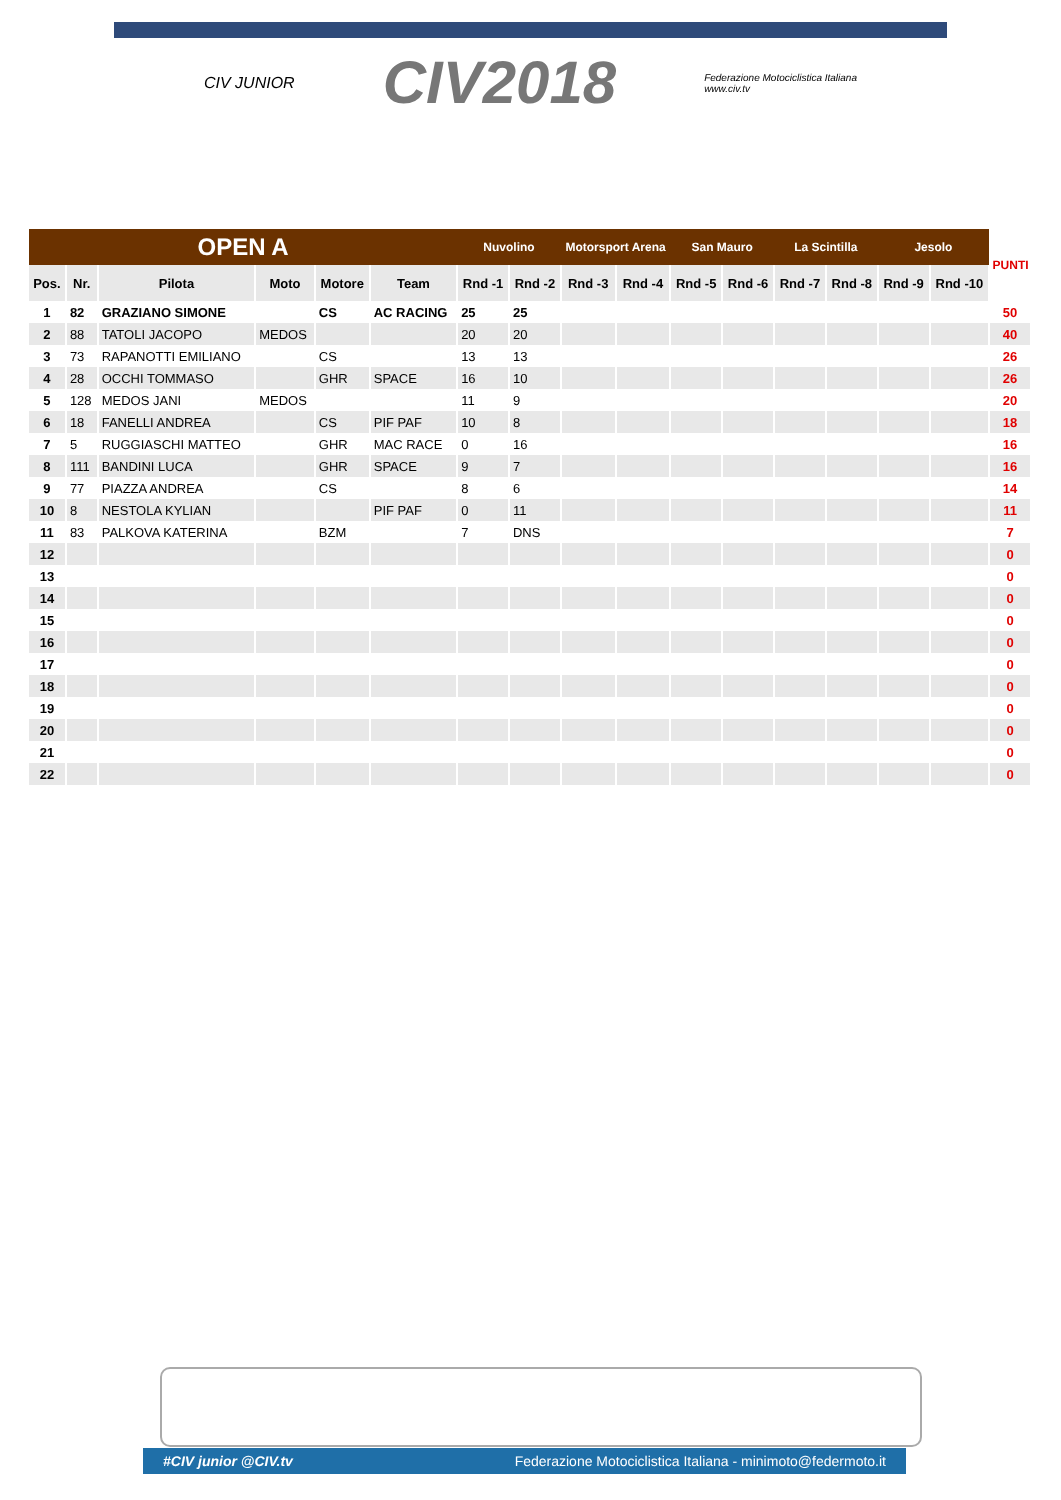CIV JUNIOR CIV2018 Federazione Motociclistica Italiana
www.civ.tv
| OPEN A | | | | | | Nuvolino | | Motorsport Arena | | San Mauro | | La Scintilla | | Jesolo | | PUNTI |
| --- | --- | --- | --- | --- | --- | --- | --- | --- | --- | --- | --- | --- | --- | --- | --- | --- |
| Pos. | Nr. | Pilota | Moto | Motore | Team | Rnd -1 | Rnd -2 | Rnd -3 | Rnd -4 | Rnd -5 | Rnd -6 | Rnd -7 | Rnd -8 | Rnd -9 | Rnd -10 | |
| 1 | 82 | GRAZIANO SIMONE | | CS | AC RACING | 25 | 25 | | | | | | | | | 50 |
| 2 | 88 | TATOLI JACOPO | MEDOS | | | 20 | 20 | | | | | | | | | 40 |
| 3 | 73 | RAPANOTTI EMILIANO | | CS | | 13 | 13 | | | | | | | | | 26 |
| 4 | 28 | OCCHI TOMMASO | | GHR | SPACE | 16 | 10 | | | | | | | | | 26 |
| 5 | 128 | MEDOS JANI | MEDOS | | | 11 | 9 | | | | | | | | | 20 |
| 6 | 18 | FANELLI ANDREA | | CS | PIF PAF | 10 | 8 | | | | | | | | | 18 |
| 7 | 5 | RUGGIASCHI MATTEO | | GHR | MAC RACE | 0 | 16 | | | | | | | | | 16 |
| 8 | 111 | BANDINI LUCA | | GHR | SPACE | 9 | 7 | | | | | | | | | 16 |
| 9 | 77 | PIAZZA ANDREA | | CS | | 8 | 6 | | | | | | | | | 14 |
| 10 | 8 | NESTOLA KYLIAN | | | PIF PAF | 0 | 11 | | | | | | | | | 11 |
| 11 | 83 | PALKOVA KATERINA | | BZM | | 7 | DNS | | | | | | | | | 7 |
| 12 | | | | | | | | | | | | | | | | 0 |
| 13 | | | | | | | | | | | | | | | | 0 |
| 14 | | | | | | | | | | | | | | | | 0 |
| 15 | | | | | | | | | | | | | | | | 0 |
| 16 | | | | | | | | | | | | | | | | 0 |
| 17 | | | | | | | | | | | | | | | | 0 |
| 18 | | | | | | | | | | | | | | | | 0 |
| 19 | | | | | | | | | | | | | | | | 0 |
| 20 | | | | | | | | | | | | | | | | 0 |
| 21 | | | | | | | | | | | | | | | | 0 |
| 22 | | | | | | | | | | | | | | | | 0 |
#CIV junior @CIV.tv Federazione Motociclistica Italiana - minimoto@federmoto.it